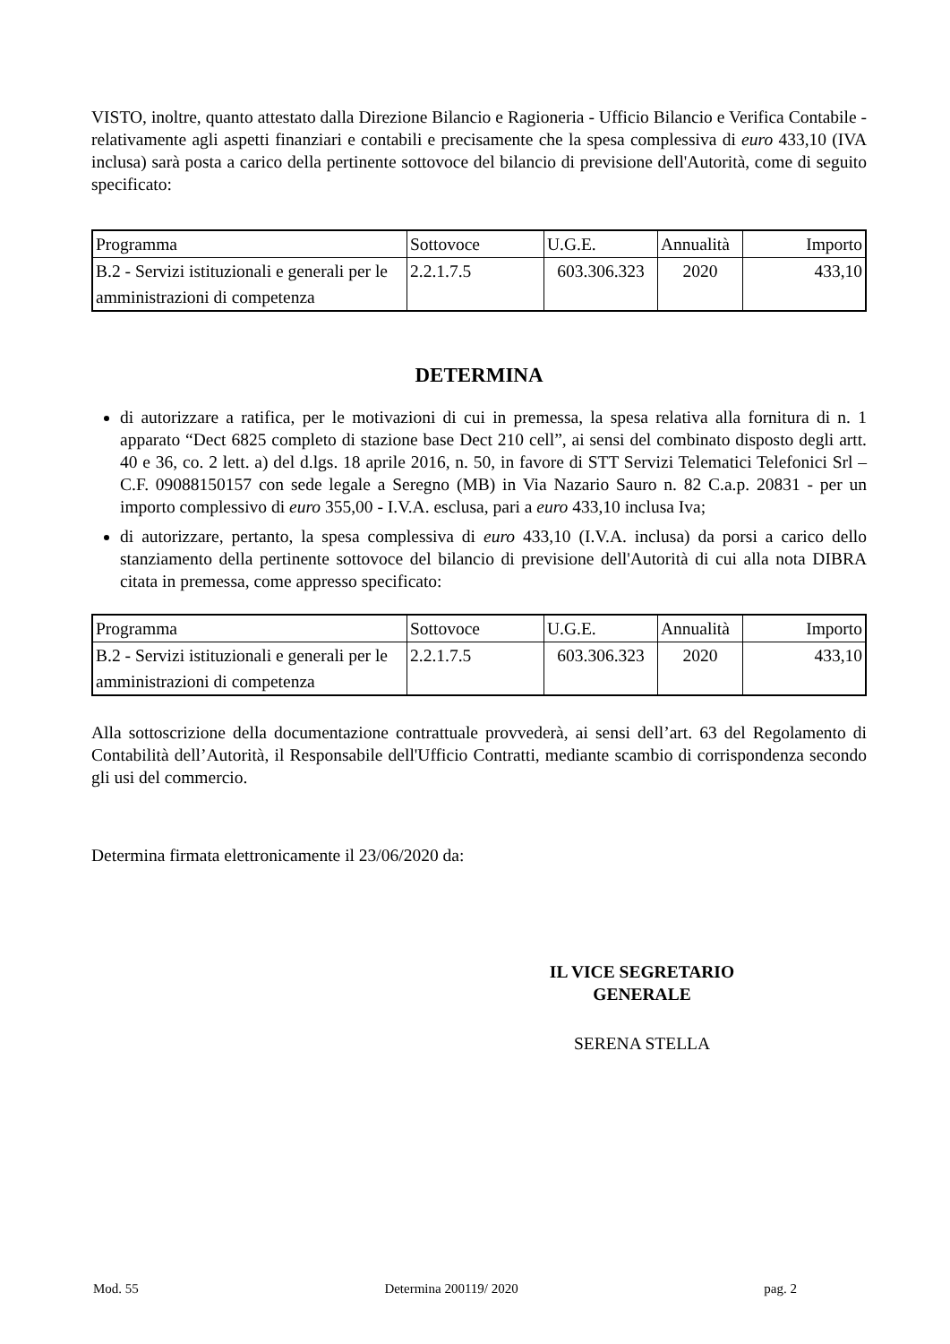VISTO, inoltre, quanto attestato dalla Direzione Bilancio e Ragioneria - Ufficio Bilancio e Verifica Contabile - relativamente agli aspetti finanziari e contabili e precisamente che la spesa complessiva di euro 433,10 (IVA inclusa) sarà posta a carico della pertinente sottovoce del bilancio di previsione dell'Autorità, come di seguito specificato:
| Programma | Sottovoce | U.G.E. | Annualità | Importo |
| B.2 - Servizi istituzionali e generali per le amministrazioni di competenza | 2.2.1.7.5 | 603.306.323 | 2020 | 433,10 |
DETERMINA
di autorizzare a ratifica, per le motivazioni di cui in premessa, la spesa relativa alla fornitura di n. 1 apparato “Dect 6825 completo di stazione base Dect 210 cell”, ai sensi del combinato disposto degli artt. 40 e 36, co. 2 lett. a) del d.lgs. 18 aprile 2016, n. 50, in favore di STT Servizi Telematici Telefonici Srl – C.F. 09088150157 con sede legale a Seregno (MB) in Via Nazario Sauro n. 82 C.a.p. 20831 - per un importo complessivo di euro 355,00 - I.V.A. esclusa, pari a euro 433,10 inclusa Iva;
di autorizzare, pertanto, la spesa complessiva di euro 433,10 (I.V.A. inclusa) da porsi a carico dello stanziamento della pertinente sottovoce del bilancio di previsione dell'Autorità di cui alla nota DIBRA citata in premessa, come appresso specificato:
| Programma | Sottovoce | U.G.E. | Annualità | Importo |
| B.2 - Servizi istituzionali e generali per le amministrazioni di competenza | 2.2.1.7.5 | 603.306.323 | 2020 | 433,10 |
Alla sottoscrizione della documentazione contrattuale provvederà, ai sensi dell’art. 63 del Regolamento di Contabilità dell’Autorità, il Responsabile dell'Ufficio Contratti, mediante scambio di corrispondenza secondo gli usi del commercio.
Determina firmata elettronicamente il 23/06/2020 da:
IL VICE SEGRETARIO
GENERALE
SERENA STELLA
Mod. 55 Determina 200119/ 2020 pag. 2